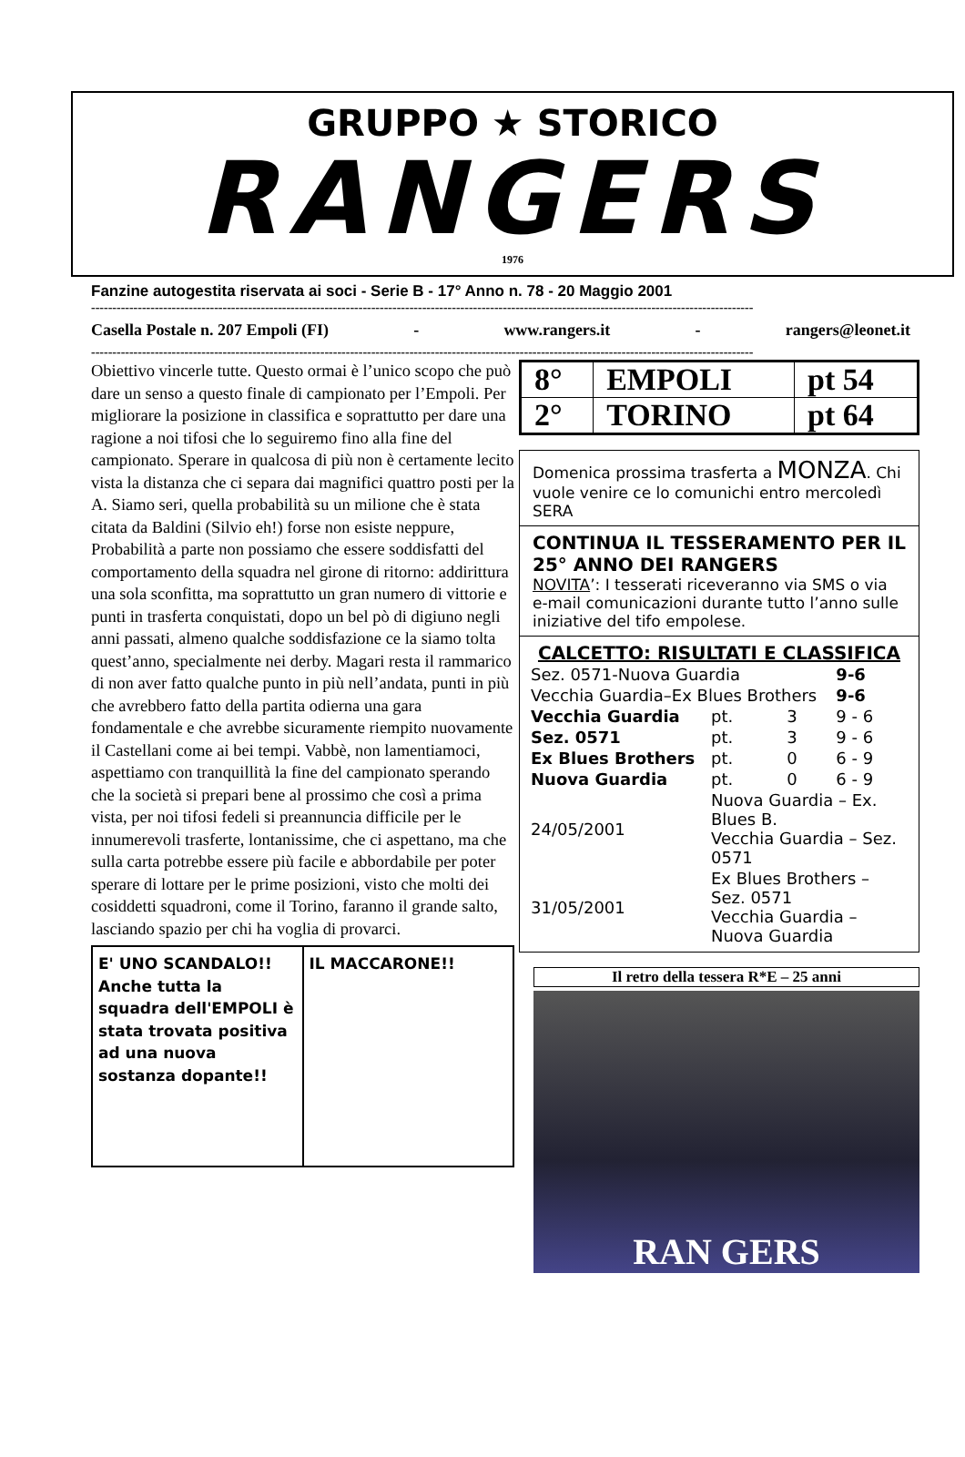GRUPPO ★ STORICO
RANGERS
1976
Fanzine autogestita riservata ai soci - Serie B - 17° Anno n. 78 - 20 Maggio 2001
------------------------------------------------------------------------------------------------------------------------------------------------------------
Casella Postale n. 207 Empoli (FI) - www.rangers.it - rangers@leonet.it
------------------------------------------------------------------------------------------------------------------------------------------------------------
Obiettivo vincerle tutte. Questo ormai è l’unico scopo che può dare un senso a questo finale di campionato per l’Empoli. Per migliorare la posizione in classifica e soprattutto per dare una ragione a noi tifosi che lo seguiremo fino alla fine del campionato. Sperare in qualcosa di più non è certamente lecito vista la distanza che ci separa dai magnifici quattro posti per la A. Siamo seri, quella probabilità su un milione che è stata citata da Baldini (Silvio eh!) forse non esiste neppure, Probabilità a parte non possiamo che essere soddisfatti del comportamento della squadra nel girone di ritorno: addirittura una sola sconfitta, ma soprattutto un gran numero di vittorie e punti in trasferta conquistati, dopo un bel pò di digiuno negli anni passati, almeno qualche soddisfazione ce la siamo tolta quest’anno, specialmente nei derby. Magari resta il rammarico di non aver fatto qualche punto in più nell’andata, punti in più che avrebbero fatto della partita odierna una gara fondamentale e che avrebbe sicuramente riempito nuovamente il Castellani come ai bei tempi. Vabbè, non lamentiamoci, aspettiamo con tranquillità la fine del campionato sperando che la società si prepari bene al prossimo che così a prima vista, per noi tifosi fedeli si preannuncia difficile per le innumerevoli trasferte, lontanissime, che ci aspettano, ma che sulla carta potrebbe essere più facile e abbordabile per poter sperare di lottare per le prime posizioni, visto che molti dei cosiddetti squadroni, come il Torino, faranno il grande salto, lasciando spazio per chi ha voglia di provarci.
E' UNO SCANDALO!!
Anche tutta la squadra dell'EMPOLI è stata trovata positiva ad una nuova sostanza dopante!!
IL MACCARONE!!
| 8° | EMPOLI | pt 54 |
| 2° | TORINO | pt 64 |
Domenica prossima trasferta a MONZA. Chi vuole venire ce lo comunichi entro mercoledì SERA
CONTINUA IL TESSERAMENTO PER IL 25° ANNO DEI RANGERS
NOVITA’: I tesserati riceveranno via SMS o via e-mail comunicazioni durante tutto l’anno sulle iniziative del tifo empolese.
CALCETTO: RISULTATI E CLASSIFICA
| Sez. 0571-Nuova Guardia | | | 9-6 |
| Vecchia Guardia–Ex Blues Brothers | | | 9-6 |
| Vecchia Guardia | pt. | 3 | 9 - 6 |
| Sez. 0571 | pt. | 3 | 9 - 6 |
| Ex Blues Brothers | pt. | 0 | 6 - 9 |
| Nuova Guardia | pt. | 0 | 6 - 9 |
| 24/05/2001 | Nuova Guardia – Ex. Blues B. Vecchia Guardia – Sez. 0571 | | |
| 31/05/2001 | Ex Blues Brothers – Sez. 0571 Vecchia Guardia – Nuova Guardia | | |
Il retro della tessera R*E – 25 anni
RAN GERS